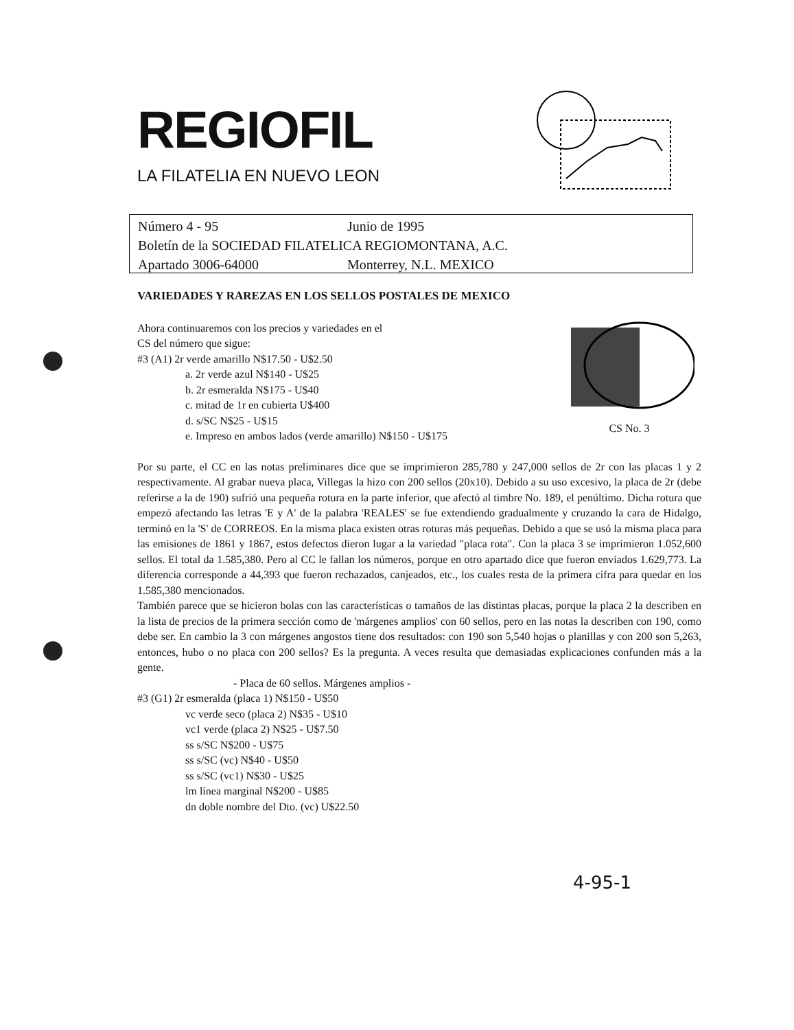REGIOFIL
LA FILATELIA EN NUEVO LEON
Número 4 - 95 Junio de 1995
Boletín de la SOCIEDAD FILATELICA REGIOMONTANA, A.C.
Apartado 3006-64000 Monterrey, N.L. MEXICO
VARIEDADES Y RAREZAS EN LOS SELLOS POSTALES DE MEXICO
CS No. 3
Ahora continuaremos con los precios y variedades en el
CS del número que sigue:
#3 (A1) 2r verde amarillo N$17.50 - U$2.50
a. 2r verde azul N$140 - U$25
b. 2r esmeralda N$175 - U$40
c. mitad de 1r en cubierta U$400
d. s/SC N$25 - U$15
e. Impreso en ambos lados (verde amarillo) N$150 - U$175
Por su parte, el CC en las notas preliminares dice que se imprimieron 285,780 y 247,000 sellos de 2r con las placas 1 y 2 respectivamente. Al grabar nueva placa, Villegas la hizo con 200 sellos (20x10). Debido a su uso excesivo, la placa de 2r (debe referirse a la de 190) sufrió una pequeña rotura en la parte inferior, que afectó al timbre No. 189, el penúltimo. Dicha rotura que empezó afectando las letras 'E y A' de la palabra 'REALES' se fue extendiendo gradualmente y cruzando la cara de Hidalgo, terminó en la 'S' de CORREOS. En la misma placa existen otras roturas más pequeñas. Debido a que se usó la misma placa para las emisiones de 1861 y 1867, estos defectos dieron lugar a la variedad "placa rota". Con la placa 3 se imprimieron 1.052,600 sellos. El total da 1.585,380. Pero al CC le fallan los números, porque en otro apartado dice que fueron enviados 1.629,773. La diferencia corresponde a 44,393 que fueron rechazados, canjeados, etc., los cuales resta de la primera cifra para quedar en los 1.585,380 mencionados.
También parece que se hicieron bolas con las características o tamaños de las distintas placas, porque la placa 2 la describen en la lista de precios de la primera sección como de 'márgenes amplios' con 60 sellos, pero en las notas la describen con 190, como debe ser. En cambio la 3 con márgenes angostos tiene dos resultados: con 190 son 5,540 hojas o planillas y con 200 son 5,263, entonces, hubo o no placa con 200 sellos? Es la pregunta. A veces resulta que demasiadas explicaciones confunden más a la gente.
- Placa de 60 sellos. Márgenes amplios -
#3 (G1) 2r esmeralda (placa 1) N$150 - U$50
vc verde seco (placa 2) N$35 - U$10
vc1 verde (placa 2) N$25 - U$7.50
ss s/SC N$200 - U$75
ss s/SC (vc) N$40 - U$50
ss s/SC (vc1) N$30 - U$25
lm línea marginal N$200 - U$85
dn doble nombre del Dto. (vc) U$22.50
4-95-1